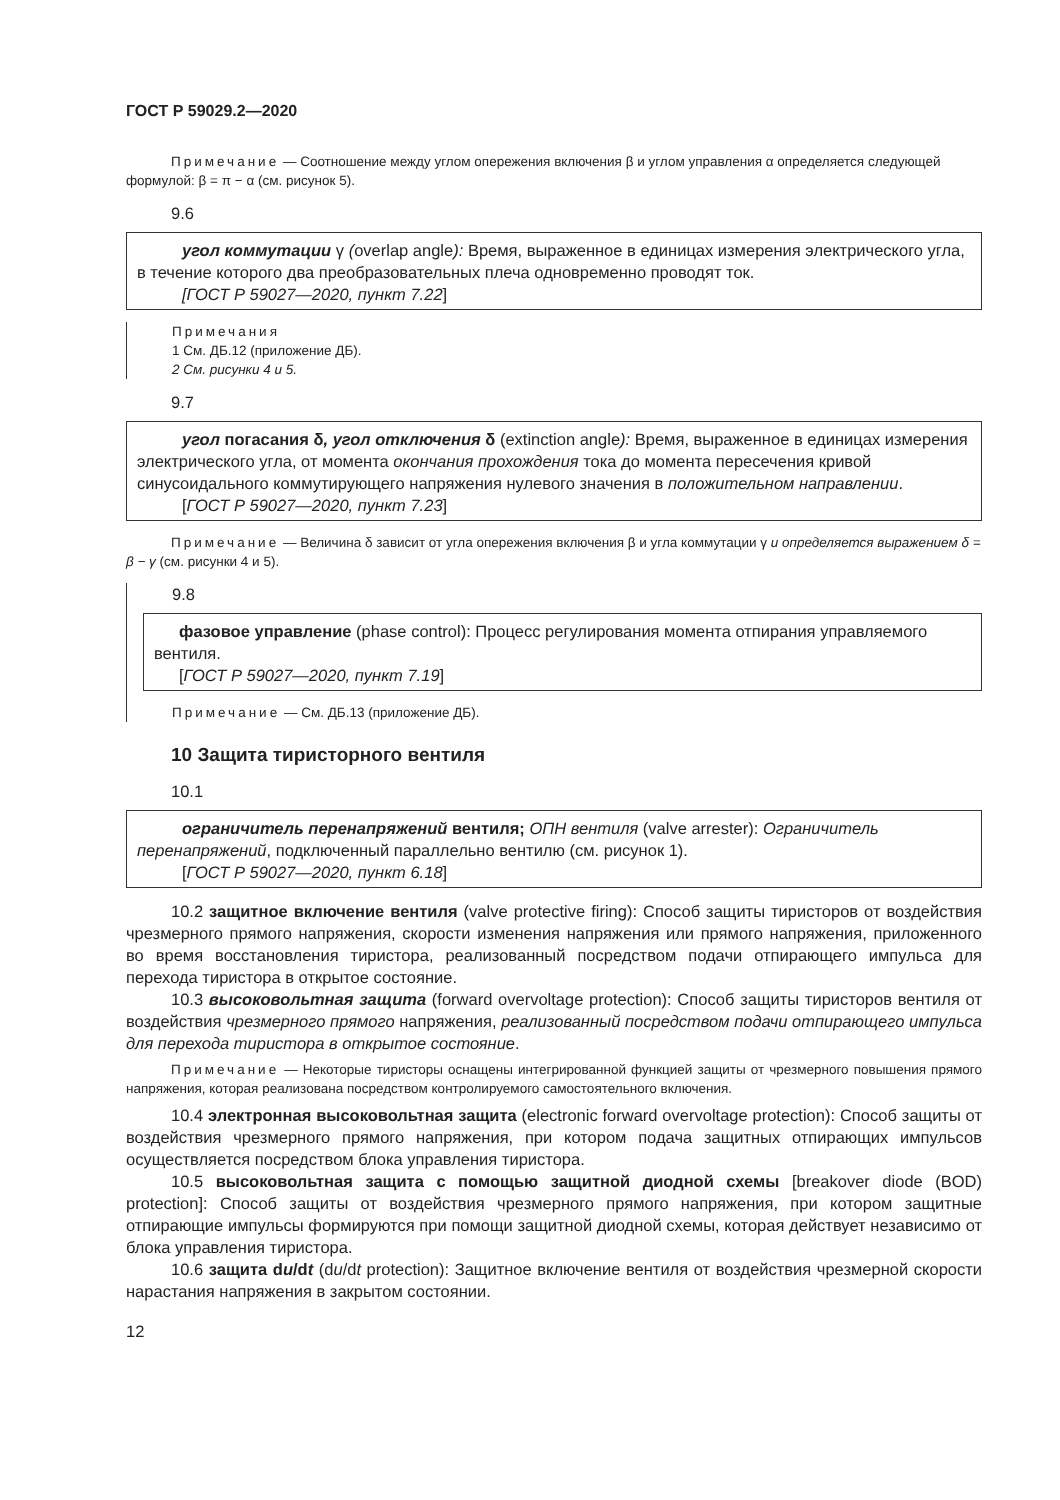ГОСТ Р 59029.2—2020
Примечание — Соотношение между углом опережения включения β и углом управления α определяется следующей формулой: β = π − α (см. рисунок 5).
9.6
угол коммутации γ (overlap angle): Время, выраженное в единицах измерения электрического угла, в течение которого два преобразовательных плеча одновременно проводят ток.
[ГОСТ Р 59027—2020, пункт 7.22]
Примечания
1 См. ДБ.12 (приложение ДБ).
2 См. рисунки 4 и 5.
9.7
угол погасания δ, угол отключения δ (extinction angle): Время, выраженное в единицах измерения электрического угла, от момента окончания прохождения тока до момента пересечения кривой синусоидального коммутирующего напряжения нулевого значения в положительном направлении.
[ГОСТ Р 59027—2020, пункт 7.23]
Примечание — Величина δ зависит от угла опережения включения β и угла коммутации γ и определяется выражением δ = β − γ (см. рисунки 4 и 5).
9.8
фазовое управление (phase control): Процесс регулирования момента отпирания управляемого вентиля.
[ГОСТ Р 59027—2020, пункт 7.19]
Примечание — См. ДБ.13 (приложение ДБ).
10 Защита тиристорного вентиля
10.1
ограничитель перенапряжений вентиля; ОПН вентиля (valve arrester): Ограничитель перенапряжений, подключенный параллельно вентилю (см. рисунок 1).
[ГОСТ Р 59027—2020, пункт 6.18]
10.2 защитное включение вентиля (valve protective firing): Способ защиты тиристоров от воздействия чрезмерного прямого напряжения, скорости изменения напряжения или прямого напряжения, приложенного во время восстановления тиристора, реализованный посредством подачи отпирающего импульса для перехода тиристора в открытое состояние.
10.3 высоковольтная защита (forward overvoltage protection): Способ защиты тиристоров вентиля от воздействия чрезмерного прямого напряжения, реализованный посредством подачи отпирающего импульса для перехода тиристора в открытое состояние.
Примечание — Некоторые тиристоры оснащены интегрированной функцией защиты от чрезмерного повышения прямого напряжения, которая реализована посредством контролируемого самостоятельного включения.
10.4 электронная высоковольтная защита (electronic forward overvoltage protection): Способ защиты от воздействия чрезмерного прямого напряжения, при котором подача защитных отпирающих импульсов осуществляется посредством блока управления тиристора.
10.5 высоковольтная защита с помощью защитной диодной схемы [breakover diode (BOD) protection]: Способ защиты от воздействия чрезмерного прямого напряжения, при котором защитные отпирающие импульсы формируются при помощи защитной диодной схемы, которая действует независимо от блока управления тиристора.
10.6 защита du/dt (du/dt protection): Защитное включение вентиля от воздействия чрезмерной скорости нарастания напряжения в закрытом состоянии.
12